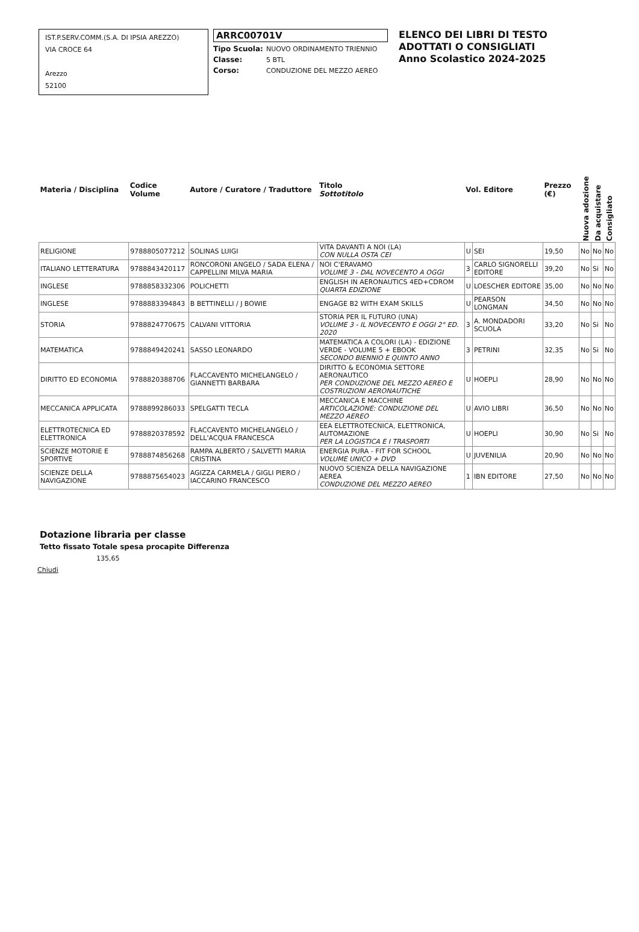IST.P.SERV.COMM.(S.A. DI IPSIA AREZZO)
VIA CROCE 64
Arezzo
52100
ARRC00701V
Tipo Scuola: NUOVO ORDINAMENTO TRIENNIO
Classe: 5 BTL
Corso: CONDUZIONE DEL MEZZO AEREO
ELENCO DEI LIBRI DI TESTO
ADOTTATI O CONSIGLIATI
Anno Scolastico 2024-2025
| Materia / Disciplina | Codice Volume | Autore / Curatore / Traduttore | Titolo Sottotitolo | Vol. Editore | | Prezzo (€) | Nuova adozione | Da acquistare | Consigliato |
| --- | --- | --- | --- | --- | --- | --- | --- | --- | --- |
| RELIGIONE | 9788805077212 | SOLINAS LUIGI | VITA DAVANTI A NOI (LA) CON NULLA OSTA CEI | U | SEI | 19,50 | No | No | No |
| ITALIANO LETTERATURA | 9788843420117 | RONCORONI ANGELO / SADA ELENA / CAPPELLINI MILVA MARIA | NOI C'ERAVAMO VOLUME 3 - DAL NOVECENTO A OGGI | 3 | CARLO SIGNORELLI EDITORE | 39,20 | No | Si | No |
| INGLESE | 9788858332306 | POLICHETTI | ENGLISH IN AERONAUTICS 4ED+CDROM QUARTA EDIZIONE | U | LOESCHER EDITORE | 35,00 | No | No | No |
| INGLESE | 9788883394843 | B BETTINELLI / J BOWIE | ENGAGE B2 WITH EXAM SKILLS | U | PEARSON LONGMAN | 34,50 | No | No | No |
| STORIA | 9788824770675 | CALVANI VITTORIA | STORIA PER IL FUTURO (UNA) VOLUME 3 - IL NOVECENTO E OGGI 2° ED. 2020 | 3 | A. MONDADORI SCUOLA | 33,20 | No | Si | No |
| MATEMATICA | 9788849420241 | SASSO LEONARDO | MATEMATICA A COLORI (LA) - EDIZIONE VERDE - VOLUME 5 + EBOOK SECONDO BIENNIO E QUINTO ANNO | 3 | PETRINI | 32,35 | No | Si | No |
| DIRITTO ED ECONOMIA | 9788820388706 | FLACCAVENTO MICHELANGELO / GIANNETTI BARBARA | DIRITTO & ECONOMIA SETTORE AERONAUTICO PER CONDUZIONE DEL MEZZO AEREO E COSTRUZIONI AERONAUTICHE | U | HOEPLI | 28,90 | No | No | No |
| MECCANICA APPLICATA | 9788899286033 | SPELGATTI TECLA | MECCANICA E MACCHINE ARTICOLAZIONE: CONDUZIONE DEL MEZZO AEREO | U | AVIO LIBRI | 36,50 | No | No | No |
| ELETTROTECNICA ED ELETTRONICA | 9788820378592 | FLACCAVENTO MICHELANGELO / DELL'ACQUA FRANCESCA | EEA ELETTROTECNICA, ELETTRONICA, AUTOMAZIONE PER LA LOGISTICA E I TRASPORTI | U | HOEPLI | 30,90 | No | Si | No |
| SCIENZE MOTORIE E SPORTIVE | 9788874856268 | RAMPA ALBERTO / SALVETTI MARIA CRISTINA | ENERGIA PURA - FIT FOR SCHOOL VOLUME UNICO + DVD | U | JUVENILIA | 20,90 | No | No | No |
| SCIENZE DELLA NAVIGAZIONE | 9788875654023 | AGIZZA CARMELA / GIGLI PIERO / IACCARINO FRANCESCO | NUOVO SCIENZA DELLA NAVIGAZIONE AEREA CONDUZIONE DEL MEZZO AEREO | 1 | IBN EDITORE | 27,50 | No | No | No |
Dotazione libraria per classe
Tetto fissato Totale spesa procapite Differenza
135,65
Chiudi